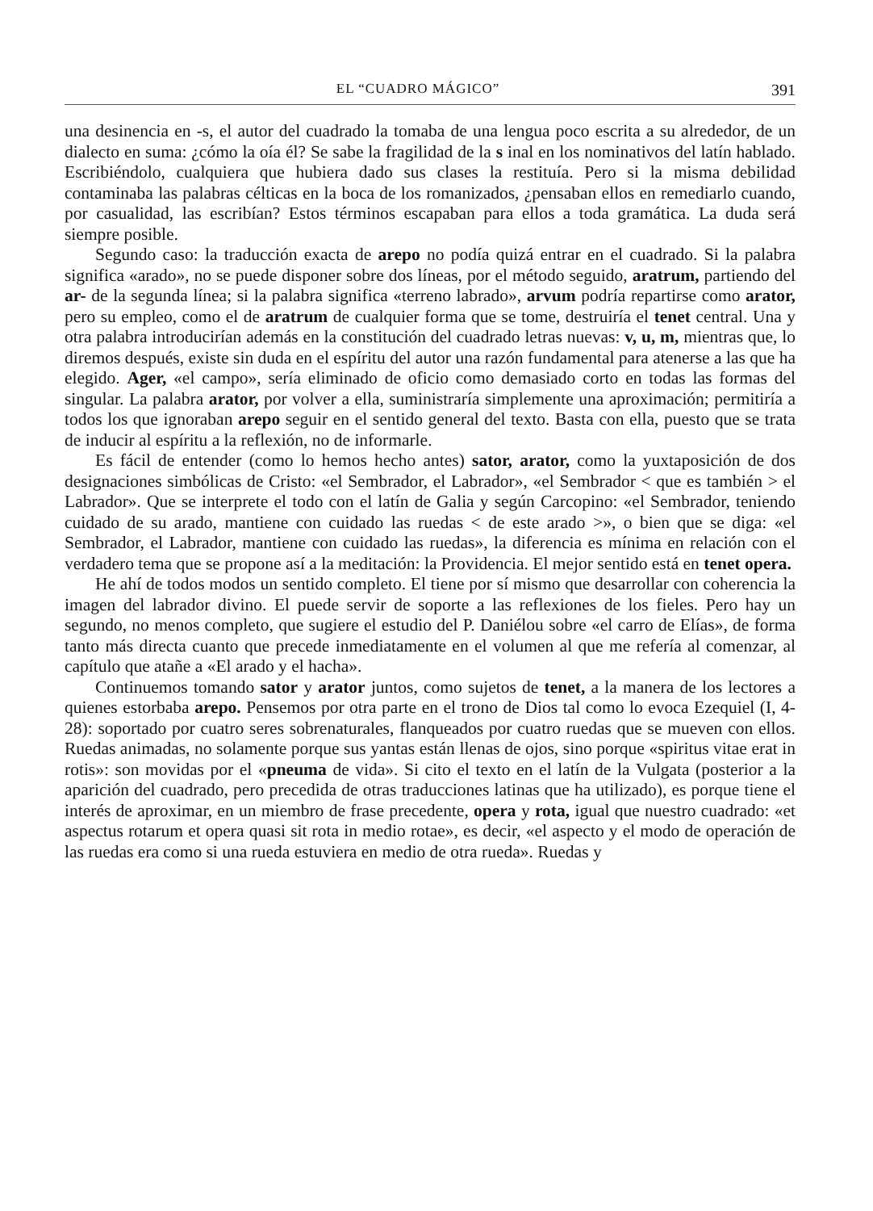EL “CUADRO MÁGICO” 391
una desinencia en -s, el autor del cuadrado la tomaba de una lengua poco escrita a su alrededor, de un dialecto en suma: ¿cómo la oía él? Se sabe la fragilidad de la s inal en los nominativos del latín hablado. Escribiéndolo, cualquiera que hubiera dado sus clases la restituía. Pero si la misma debilidad contaminaba las palabras célticas en la boca de los romanizados, ¿pensaban ellos en remediarlo cuando, por casualidad, las escribían? Estos términos escapaban para ellos a toda gramática. La duda será siempre posible.
Segundo caso: la traducción exacta de arepo no podía quizá entrar en el cuadrado. Si la palabra significa «arado», no se puede disponer sobre dos líneas, por el método seguido, aratrum, partiendo del ar- de la segunda línea; si la palabra significa «terreno labrado», arvum podría repartirse como arator, pero su empleo, como el de aratrum de cualquier forma que se tome, destruiría el tenet central. Una y otra palabra introducirían además en la constitución del cuadrado letras nuevas: v, u, m, mientras que, lo diremos después, existe sin duda en el espíritu del autor una razón fundamental para atenerse a las que ha elegido. Ager, «el campo», sería eliminado de oficio como demasiado corto en todas las formas del singular. La palabra arator, por volver a ella, suministraría simplemente una aproximación; permitiría a todos los que ignoraban arepo seguir en el sentido general del texto. Basta con ella, puesto que se trata de inducir al espíritu a la reflexión, no de informarle.
Es fácil de entender (como lo hemos hecho antes) sator, arator, como la yuxtaposición de dos designaciones simbólicas de Cristo: «el Sembrador, el Labrador», «el Sembrador < que es también > el Labrador». Que se interprete el todo con el latín de Galia y según Carcopino: «el Sembrador, teniendo cuidado de su arado, mantiene con cuidado las ruedas < de este arado >», o bien que se diga: «el Sembrador, el Labrador, mantiene con cuidado las ruedas», la diferencia es mínima en relación con el verdadero tema que se propone así a la meditación: la Providencia. El mejor sentido está en tenet opera.
He ahí de todos modos un sentido completo. El tiene por sí mismo que desarrollar con coherencia la imagen del labrador divino. El puede servir de soporte a las reflexiones de los fieles. Pero hay un segundo, no menos completo, que sugiere el estudio del P. Daniélou sobre «el carro de Elías», de forma tanto más directa cuanto que precede inmediatamente en el volumen al que me refería al comenzar, al capítulo que atañe a «El arado y el hacha».
Continuemos tomando sator y arator juntos, como sujetos de tenet, a la manera de los lectores a quienes estorbaba arepo. Pensemos por otra parte en el trono de Dios tal como lo evoca Ezequiel (I, 4-28): soportado por cuatro seres sobrenaturales, flanqueados por cuatro ruedas que se mueven con ellos. Ruedas animadas, no solamente porque sus yantas están llenas de ojos, sino porque «spiritus vitae erat in rotis»: son movidas por el «pneuma de vida». Si cito el texto en el latín de la Vulgata (posterior a la aparición del cuadrado, pero precedida de otras traducciones latinas que ha utilizado), es porque tiene el interés de aproximar, en un miembro de frase precedente, opera y rota, igual que nuestro cuadrado: «et aspectus rotarum et opera quasi sit rota in medio rotae», es decir, «el aspecto y el modo de operación de las ruedas era como si una rueda estuviera en medio de otra rueda». Ruedas y